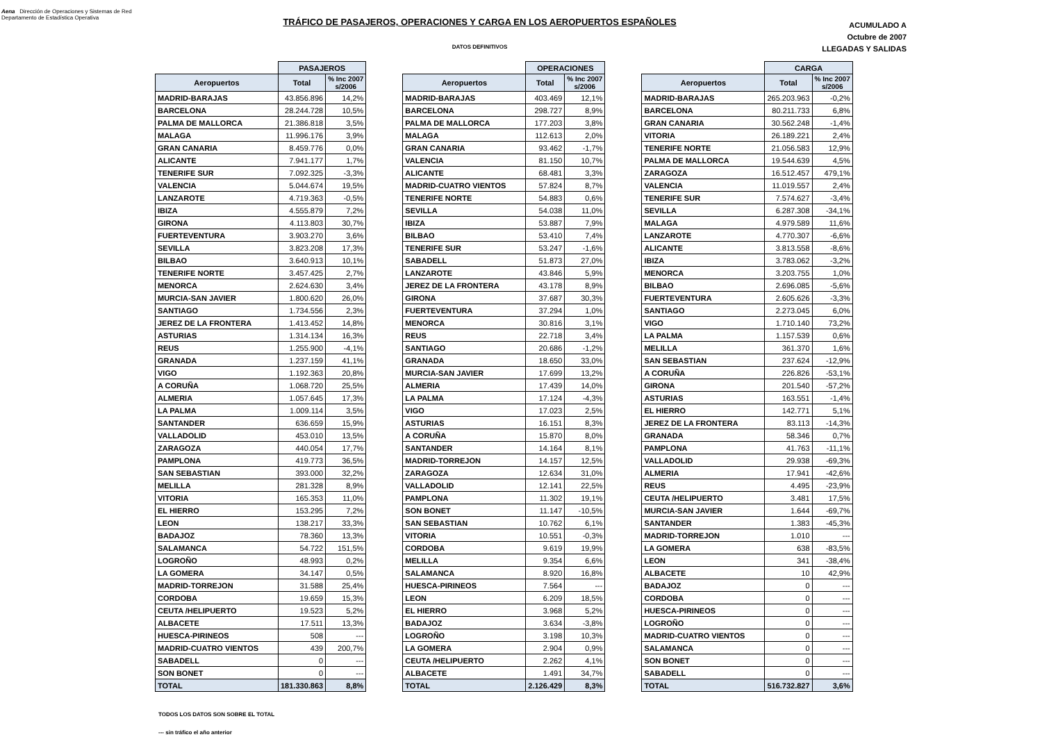Aena Dirección de Operaciones y Sistemas de Red
Departamento de Estadística Operativa
TRÁFICO DE PASAJEROS, OPERACIONES Y CARGA EN LOS AEROPUERTOS ESPAÑOLES
DATOS DEFINITIVOS
ACUMULADO A
Octubre de 2007
LLEGADAS Y SALIDAS
| | PASAJEROS | |
| Aeropuertos | Total | % Inc 2007 s/2006 |
| MADRID-BARAJAS | 43.856.896 | 14,2% |
| BARCELONA | 28.244.728 | 10,5% |
| PALMA DE MALLORCA | 21.386.818 | 3,5% |
| MALAGA | 11.996.176 | 3,9% |
| GRAN CANARIA | 8.459.776 | 0,0% |
| ALICANTE | 7.941.177 | 1,7% |
| TENERIFE SUR | 7.092.325 | -3,3% |
| VALENCIA | 5.044.674 | 19,5% |
| LANZAROTE | 4.719.363 | -0,5% |
| IBIZA | 4.555.879 | 7,2% |
| GIRONA | 4.113.803 | 30,7% |
| FUERTEVENTURA | 3.903.270 | 3,6% |
| SEVILLA | 3.823.208 | 17,3% |
| BILBAO | 3.640.913 | 10,1% |
| TENERIFE NORTE | 3.457.425 | 2,7% |
| MENORCA | 2.624.630 | 3,4% |
| MURCIA-SAN JAVIER | 1.800.620 | 26,0% |
| SANTIAGO | 1.734.556 | 2,3% |
| JEREZ DE LA FRONTERA | 1.413.452 | 14,8% |
| ASTURIAS | 1.314.134 | 16,3% |
| REUS | 1.255.900 | -4,1% |
| GRANADA | 1.237.159 | 41,1% |
| VIGO | 1.192.363 | 20,8% |
| A CORUÑA | 1.068.720 | 25,5% |
| ALMERIA | 1.057.645 | 17,3% |
| LA PALMA | 1.009.114 | 3,5% |
| SANTANDER | 636.659 | 15,9% |
| VALLADOLID | 453.010 | 13,5% |
| ZARAGOZA | 440.054 | 17,7% |
| PAMPLONA | 419.773 | 36,5% |
| SAN SEBASTIAN | 393.000 | 32,2% |
| MELILLA | 281.328 | 8,9% |
| VITORIA | 165.353 | 11,0% |
| EL HIERRO | 153.295 | 7,2% |
| LEON | 138.217 | 33,3% |
| BADAJOZ | 78.360 | 13,3% |
| SALAMANCA | 54.722 | 151,5% |
| LOGROÑO | 48.993 | 0,2% |
| LA GOMERA | 34.147 | 0,5% |
| MADRID-TORREJON | 31.588 | 25,4% |
| CORDOBA | 19.659 | 15,3% |
| CEUTA /HELIPUERTO | 19.523 | 5,2% |
| ALBACETE | 17.511 | 13,3% |
| HUESCA-PIRINEOS | 508 | --- |
| MADRID-CUATRO VIENTOS | 439 | 200,7% |
| SABADELL | 0 | --- |
| SON BONET | 0 | --- |
| TOTAL | 181.330.863 | 8,8% |
| | OPERACIONES | |
| Aeropuertos | Total | % Inc 2007 s/2006 |
| MADRID-BARAJAS | 403.469 | 12,1% |
| BARCELONA | 298.727 | 8,9% |
| PALMA DE MALLORCA | 177.203 | 3,8% |
| MALAGA | 112.613 | 2,0% |
| GRAN CANARIA | 93.462 | -1,7% |
| VALENCIA | 81.150 | 10,7% |
| ALICANTE | 68.481 | 3,3% |
| MADRID-CUATRO VIENTOS | 57.824 | 8,7% |
| TENERIFE NORTE | 54.883 | 0,6% |
| SEVILLA | 54.038 | 11,0% |
| IBIZA | 53.887 | 7,9% |
| BILBAO | 53.410 | 7,4% |
| TENERIFE SUR | 53.247 | -1,6% |
| SABADELL | 51.873 | 27,0% |
| LANZAROTE | 43.846 | 5,9% |
| JEREZ DE LA FRONTERA | 43.178 | 8,9% |
| GIRONA | 37.687 | 30,3% |
| FUERTEVENTURA | 37.294 | 1,0% |
| MENORCA | 30.816 | 3,1% |
| REUS | 22.718 | 3,4% |
| SANTIAGO | 20.686 | -1,2% |
| GRANADA | 18.650 | 33,0% |
| MURCIA-SAN JAVIER | 17.699 | 13,2% |
| ALMERIA | 17.439 | 14,0% |
| LA PALMA | 17.124 | -4,3% |
| VIGO | 17.023 | 2,5% |
| ASTURIAS | 16.151 | 8,3% |
| A CORUÑA | 15.870 | 8,0% |
| SANTANDER | 14.164 | 8,1% |
| MADRID-TORREJON | 14.157 | 12,5% |
| ZARAGOZA | 12.634 | 31,0% |
| VALLADOLID | 12.141 | 22,5% |
| PAMPLONA | 11.302 | 19,1% |
| SON BONET | 11.147 | -10,5% |
| SAN SEBASTIAN | 10.762 | 6,1% |
| VITORIA | 10.551 | -0,3% |
| CORDOBA | 9.619 | 19,9% |
| MELILLA | 9.354 | 6,6% |
| SALAMANCA | 8.920 | 16,8% |
| HUESCA-PIRINEOS | 7.564 | --- |
| LEON | 6.209 | 18,5% |
| EL HIERRO | 3.968 | 5,2% |
| BADAJOZ | 3.634 | -3,8% |
| LOGROÑO | 3.198 | 10,3% |
| LA GOMERA | 2.904 | 0,9% |
| CEUTA /HELIPUERTO | 2.262 | 4,1% |
| ALBACETE | 1.491 | 34,7% |
| TOTAL | 2.126.429 | 8,3% |
| | CARGA | |
| Aeropuertos | Total | % Inc 2007 s/2006 |
| MADRID-BARAJAS | 265.203.963 | -0,2% |
| BARCELONA | 80.211.733 | 6,8% |
| GRAN CANARIA | 30.562.248 | -1,4% |
| VITORIA | 26.189.221 | 2,4% |
| TENERIFE NORTE | 21.056.583 | 12,9% |
| PALMA DE MALLORCA | 19.544.639 | 4,5% |
| ZARAGOZA | 16.512.457 | 479,1% |
| VALENCIA | 11.019.557 | 2,4% |
| TENERIFE SUR | 7.574.627 | -3,4% |
| SEVILLA | 6.287.308 | -34,1% |
| MALAGA | 4.979.589 | 11,6% |
| LANZAROTE | 4.770.307 | -6,6% |
| ALICANTE | 3.813.558 | -8,6% |
| IBIZA | 3.783.062 | -3,2% |
| MENORCA | 3.203.755 | 1,0% |
| BILBAO | 2.696.085 | -5,6% |
| FUERTEVENTURA | 2.605.626 | -3,3% |
| SANTIAGO | 2.273.045 | 6,0% |
| VIGO | 1.710.140 | 73,2% |
| LA PALMA | 1.157.539 | 0,6% |
| MELILLA | 361.370 | 1,6% |
| SAN SEBASTIAN | 237.624 | -12,9% |
| A CORUÑA | 226.826 | -53,1% |
| GIRONA | 201.540 | -57,2% |
| ASTURIAS | 163.551 | -1,4% |
| EL HIERRO | 142.771 | 5,1% |
| JEREZ DE LA FRONTERA | 83.113 | -14,3% |
| GRANADA | 58.346 | 0,7% |
| PAMPLONA | 41.763 | -11,1% |
| VALLADOLID | 29.938 | -69,3% |
| ALMERIA | 17.941 | -42,6% |
| REUS | 4.495 | -23,9% |
| CEUTA /HELIPUERTO | 3.481 | 17,5% |
| MURCIA-SAN JAVIER | 1.644 | -69,7% |
| SANTANDER | 1.383 | -45,3% |
| MADRID-TORREJON | 1.010 | --- |
| LA GOMERA | 638 | -83,5% |
| LEON | 341 | -38,4% |
| ALBACETE | 10 | 42,9% |
| BADAJOZ | 0 | --- |
| CORDOBA | 0 | --- |
| HUESCA-PIRINEOS | 0 | --- |
| LOGROÑO | 0 | --- |
| MADRID-CUATRO VIENTOS | 0 | --- |
| SALAMANCA | 0 | --- |
| SON BONET | 0 | --- |
| SABADELL | 0 | --- |
| TOTAL | 516.732.827 | 3,6% |
TODOS LOS DATOS SON SOBRE EL TOTAL
--- sin tráfico el año anterior